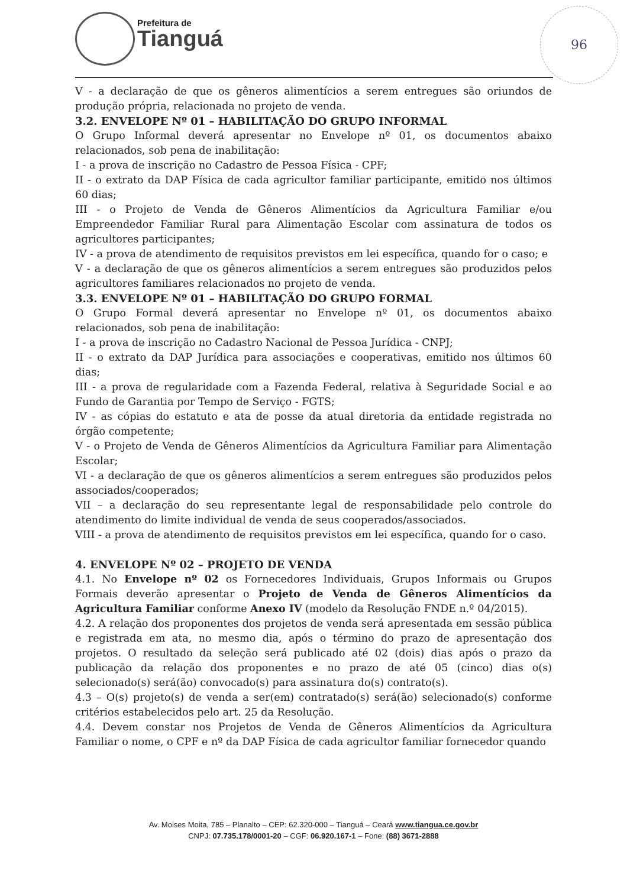Prefeitura de
Tianguá
96
V - a declaração de que os gêneros alimentícios a serem entregues são oriundos de produção própria, relacionada no projeto de venda.
3.2. ENVELOPE Nº 01 – HABILITAÇÃO DO GRUPO INFORMAL
O Grupo Informal deverá apresentar no Envelope nº 01, os documentos abaixo relacionados, sob pena de inabilitação:
I - a prova de inscrição no Cadastro de Pessoa Física - CPF;
II - o extrato da DAP Física de cada agricultor familiar participante, emitido nos últimos 60 dias;
III - o Projeto de Venda de Gêneros Alimentícios da Agricultura Familiar e/ou Empreendedor Familiar Rural para Alimentação Escolar com assinatura de todos os agricultores participantes;
IV - a prova de atendimento de requisitos previstos em lei específica, quando for o caso; e
V - a declaração de que os gêneros alimentícios a serem entregues são produzidos pelos agricultores familiares relacionados no projeto de venda.
3.3. ENVELOPE Nº 01 – HABILITAÇÃO DO GRUPO FORMAL
O Grupo Formal deverá apresentar no Envelope nº 01, os documentos abaixo relacionados, sob pena de inabilitação:
I - a prova de inscrição no Cadastro Nacional de Pessoa Jurídica - CNPJ;
II - o extrato da DAP Jurídica para associações e cooperativas, emitido nos últimos 60 dias;
III - a prova de regularidade com a Fazenda Federal, relativa à Seguridade Social e ao Fundo de Garantia por Tempo de Serviço - FGTS;
IV - as cópias do estatuto e ata de posse da atual diretoria da entidade registrada no órgão competente;
V - o Projeto de Venda de Gêneros Alimentícios da Agricultura Familiar para Alimentação Escolar;
VI - a declaração de que os gêneros alimentícios a serem entregues são produzidos pelos associados/cooperados;
VII – a declaração do seu representante legal de responsabilidade pelo controle do atendimento do limite individual de venda de seus cooperados/associados.
VIII - a prova de atendimento de requisitos previstos em lei específica, quando for o caso.
4. ENVELOPE Nº 02 – PROJETO DE VENDA
4.1. No Envelope nº 02 os Fornecedores Individuais, Grupos Informais ou Grupos Formais deverão apresentar o Projeto de Venda de Gêneros Alimentícios da Agricultura Familiar conforme Anexo IV (modelo da Resolução FNDE n.º 04/2015).
4.2. A relação dos proponentes dos projetos de venda será apresentada em sessão pública e registrada em ata, no mesmo dia, após o término do prazo de apresentação dos projetos. O resultado da seleção será publicado até 02 (dois) dias após o prazo da publicação da relação dos proponentes e no prazo de até 05 (cinco) dias o(s) selecionado(s) será(ão) convocado(s) para assinatura do(s) contrato(s).
4.3 – O(s) projeto(s) de venda a ser(em) contratado(s) será(ão) selecionado(s) conforme critérios estabelecidos pelo art. 25 da Resolução.
4.4. Devem constar nos Projetos de Venda de Gêneros Alimentícios da Agricultura Familiar o nome, o CPF e nº da DAP Física de cada agricultor familiar fornecedor quando
Av. Moises Moita, 785 – Planalto – CEP: 62.320-000 – Tianguá – Ceará www.tiangua.ce.gov.br
CNPJ: 07.735.178/0001-20 – CGF: 06.920.167-1 – Fone: (88) 3671-2888